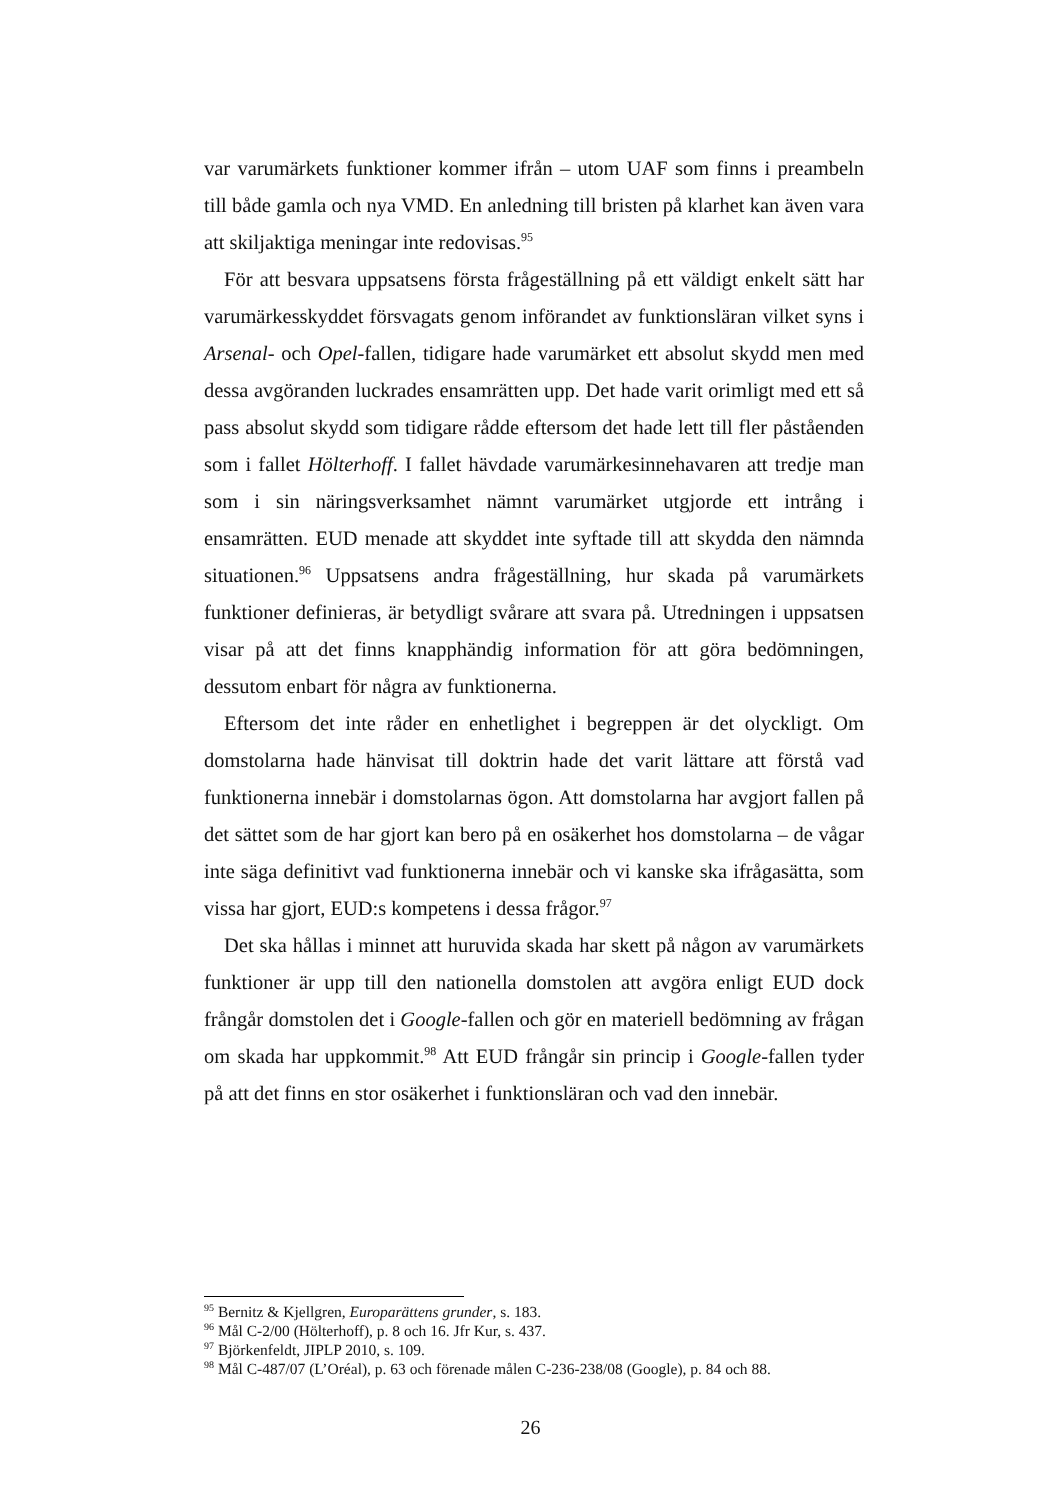var varumärkets funktioner kommer ifrån – utom UAF som finns i preambeln till både gamla och nya VMD. En anledning till bristen på klarhet kan även vara att skiljaktiga meningar inte redovisas.<sup>95</sup>
För att besvara uppsatsens första frågeställning på ett väldigt enkelt sätt har varumärkesskyddet försvagats genom införandet av funktionsläran vilket syns i Arsenal- och Opel-fallen, tidigare hade varumärket ett absolut skydd men med dessa avgöranden luckrades ensamrätten upp. Det hade varit orimligt med ett så pass absolut skydd som tidigare rådde eftersom det hade lett till fler påståenden som i fallet Hölterhoff. I fallet hävdade varumärkesinnehavaren att tredje man som i sin näringsverksamhet nämnt varumärket utgjorde ett intrång i ensamrätten. EUD menade att skyddet inte syftade till att skydda den nämnda situationen.<sup>96</sup> Uppsatsens andra frågeställning, hur skada på varumärkets funktioner definieras, är betydligt svårare att svara på. Utredningen i uppsatsen visar på att det finns knapphändig information för att göra bedömningen, dessutom enbart för några av funktionerna.
Eftersom det inte råder en enhetlighet i begreppen är det olyckligt. Om domstolarna hade hänvisat till doktrin hade det varit lättare att förstå vad funktionerna innebär i domstolarnas ögon. Att domstolarna har avgjort fallen på det sättet som de har gjort kan bero på en osäkerhet hos domstolarna – de vågar inte säga definitivt vad funktionerna innebär och vi kanske ska ifrågasätta, som vissa har gjort, EUD:s kompetens i dessa frågor.<sup>97</sup>
Det ska hållas i minnet att huruvida skada har skett på någon av varumärkets funktioner är upp till den nationella domstolen att avgöra enligt EUD dock frångår domstolen det i Google-fallen och gör en materiell bedömning av frågan om skada har uppkommit.<sup>98</sup> Att EUD frångår sin princip i Google-fallen tyder på att det finns en stor osäkerhet i funktionsläran och vad den innebär.
<sup>95</sup> Bernitz & Kjellgren, Europarättens grunder, s. 183.
<sup>96</sup> Mål C-2/00 (Hölterhoff), p. 8 och 16. Jfr Kur, s. 437.
<sup>97</sup> Björkenfeldt, JIPLP 2010, s. 109.
<sup>98</sup> Mål C-487/07 (L’Oréal), p. 63 och förenade målen C-236-238/08 (Google), p. 84 och 88.
26